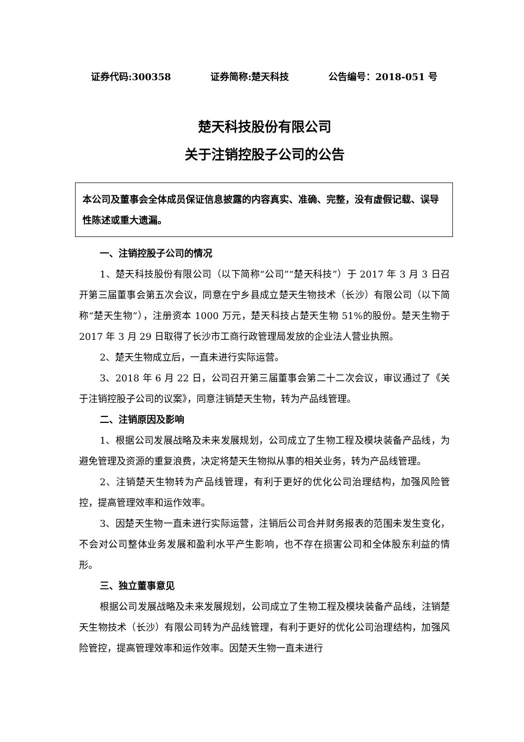证券代码:300358 证券简称:楚天科技 公告编号：2018-051 号
楚天科技股份有限公司
关于注销控股子公司的公告
本公司及董事会全体成员保证信息披露的内容真实、准确、完整，没有虚假记载、误导性陈述或重大遗漏。
一、注销控股子公司的情况
1、楚天科技股份有限公司（以下简称“公司”“楚天科技”）于 2017 年 3 月 3 日召开第三届董事会第五次会议，同意在宁乡县成立楚天生物技术（长沙）有限公司（以下简称“楚天生物”），注册资本 1000 万元，楚天科技占楚天生物 51%的股份。楚天生物于 2017 年 3 月 29 日取得了长沙市工商行政管理局发放的企业法人营业执照。
2、楚天生物成立后，一直未进行实际运营。
3、2018 年 6 月 22 日，公司召开第三届董事会第二十二次会议，审议通过了《关于注销控股子公司的议案》，同意注销楚天生物，转为产品线管理。
二、注销原因及影响
1、根据公司发展战略及未来发展规划，公司成立了生物工程及模块装备产品线，为避免管理及资源的重复浪费，决定将楚天生物拟从事的相关业务，转为产品线管理。
2、注销楚天生物转为产品线管理，有利于更好的优化公司治理结构，加强风险管控，提高管理效率和运作效率。
3、因楚天生物一直未进行实际运营，注销后公司合并财务报表的范围未发生变化，不会对公司整体业务发展和盈利水平产生影响，也不存在损害公司和全体股东利益的情形。
三、独立董事意见
根据公司发展战略及未来发展规划，公司成立了生物工程及模块装备产品线，注销楚天生物技术（长沙）有限公司转为产品线管理，有利于更好的优化公司治理结构，加强风险管控，提高管理效率和运作效率。因楚天生物一直未进行